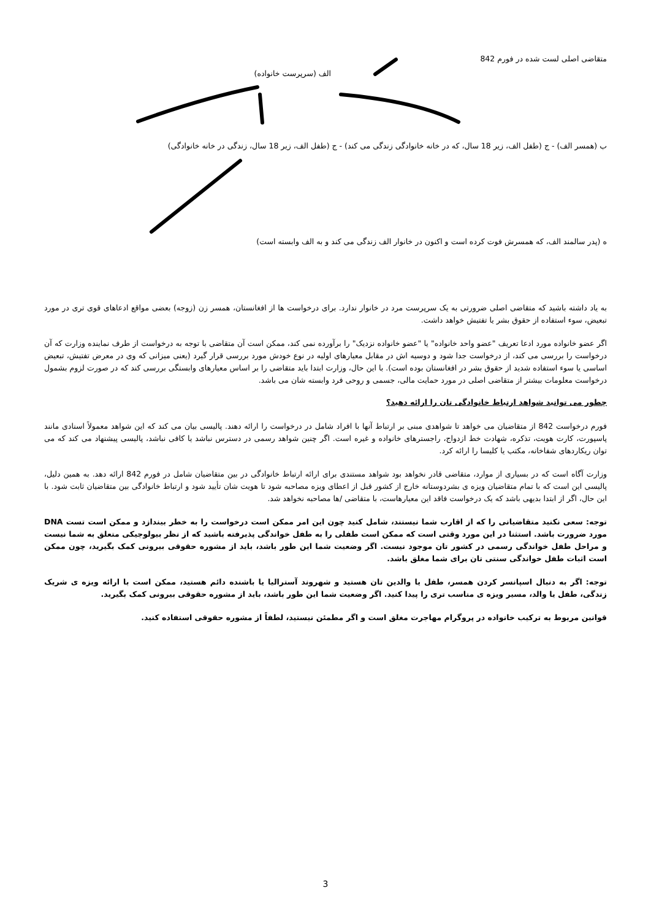متقاضی اصلی لست شده در فورم 842
الف (سرپرست خانواده)
ب (همسر الف) - ج (طفل الف، زیر 18 سال، که در خانه خانوادگی زندگی می کند) - ج (طفل الف، زیر 18 سال، زندگی در خانه خانوادگی)
ه (پدر سالمند الف، که همسرش فوت کرده است و اکنون در خانوار الف زندگی می کند و به الف وابسته است)
به یاد داشته باشید که متقاضی اصلی ضرورتی به یک سرپرست مرد در خانوار ندارد. برای درخواست ها از افغانستان، همسر زن (زوجه) بعضی مواقع ادعاهای قوی تری در مورد تبعیض، سوء استفاده از حقوق بشر یا تفتیش خواهد داشت.
اگر عضو خانواده مورد ادعا تعریف "عضو واحد خانواده" یا "عضو خانواده نزدیک" را برآورده نمی کند، ممکن است آن متقاضی با توجه به درخواست از طرف نماینده وزارت که آن درخواست را بررسی می کند، از درخواست جدا شود و دوسیه اش در مقابل معیارهای اولیه در نوع خودش مورد بررسی قرار گیرد (یعنی میزانی که وی در معرض تفتیش، تبعیض اساسی یا سوء استفاده شدید از حقوق بشر در افغانستان بوده است). با این حال، وزارت ابتدا باید متقاضی را بر اساس معیارهای وابستگی بررسی کند که در صورت لزوم بشمول درخواست معلومات بیشتر از متقاضی اصلی در مورد حمایت مالی، جسمی و روحی فرد وابسته شان می باشد.
چطور می توانید شواهد ارتباط خانوادگی تان را ارائه دهید؟
فورم درخواست 842 از متقاضیان می خواهد تا شواهدی مبنی بر ارتباط آنها با افراد شامل در درخواست را ارائه دهند. پالیسی بیان می کند که این شواهد معمولاً اسنادی مانند پاسپورت، کارت هویت، تذکره، شهادت خط ازدواج، راجسترهای خانواده و غیره است. اگر چنین شواهد رسمی در دسترس نباشد یا کافی نباشد، پالیسی پیشنهاد می کند که می توان ریکاردهای شفاخانه، مکتب یا کلیسا را ارائه کرد.
وزارت آگاه است که در بسیاری از موارد، متقاضی قادر نخواهد بود شواهد مستندی برای ارائه ارتباط خانوادگی در بین متقاضیان شامل در فورم 842 ارائه دهد. به همین دلیل، پالیسی این است که با تمام متقاضیان ویزه ی بشردوستانه خارج از کشور قبل از اعطای ویزه مصاحبه شود تا هویت شان تأیید شود و ارتباط خانوادگی بین متقاضیان ثابت شود. با این حال، اگر از ابتدا بدیهی باشد که یک درخواست فاقد این معیارهاست، با متقاضی /ها مصاحبه نخواهد شد.
توجه: سعی نکنید متقاضیانی را که از اقارب شما نیستند، شامل کنید چون این امر ممکن است درخواست را به خطر بیندازد و ممکن است تست DNA مورد ضرورت باشد. استثنا در این مورد وقتی است که ممکن است طفلی را به طفل خواندگی پذیرفته باشید که از نظر بیولوجیکی متعلق به شما نیست و مراحل طفل خواندگی رسمی در کشور تان موجود نیست. اگر وضعیت شما این طور باشد، باید از مشوره حقوقی بیرونی کمک بگیرید، چون ممکن است اثبات طفل خواندگی سنتی تان برای شما مغلق باشد.
توجه: اگر به دنبال اسپانسر کردن همسر، طفل یا والدین تان هستید و شهروند آسترالیا یا باشنده دائم هستید، ممکن است با ارائه ویزه ی شریک زندگی، طفل یا والد، مسیر ویزه ی مناسب تری را پیدا کنید. اگر وضعیت شما این طور باشد، باید از مشوره حقوقی بیرونی کمک بگیرید.
قوانین مربوط به ترکیب خانواده در پروگرام مهاجرت مغلق است و اگر مطمئن نیستید، لطفاً از مشوره حقوقی استفاده کنید.
3